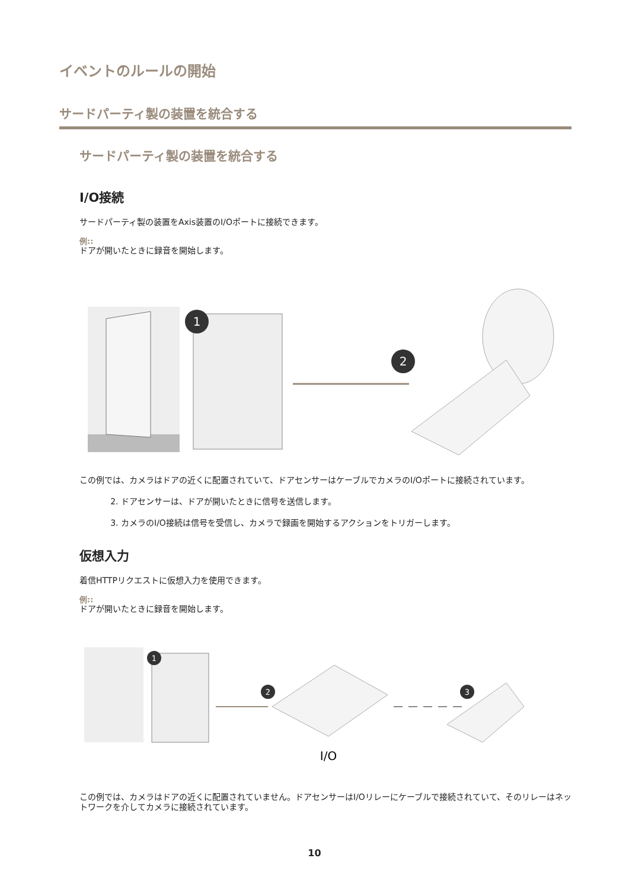イベントのルールの開始
サードパーティ製の装置を統合する
サードパーティ製の装置を統合する
I/O接続
サードパーティ製の装置をAxis装置のI/Oポートに接続できます。
例::
ドアが開いたときに録音を開始します。
1
2
この例では、カメラはドアの近くに配置されていて、ドアセンサーはケーブルでカメラのI/Oポートに接続されています。
2. ドアセンサーは、ドアが開いたときに信号を送信します。
3. カメラのI/O接続は信号を受信し、カメラで録画を開始するアクションをトリガーします。
仮想入力
着信HTTPリクエストに仮想入力を使用できます。
例::
ドアが開いたときに録音を開始します。
1
2
3
I/O
この例では、カメラはドアの近くに配置されていません。ドアセンサーはI/Oリレーにケーブルで接続されていて、そのリレーはネットワークを介してカメラに接続されています。
10